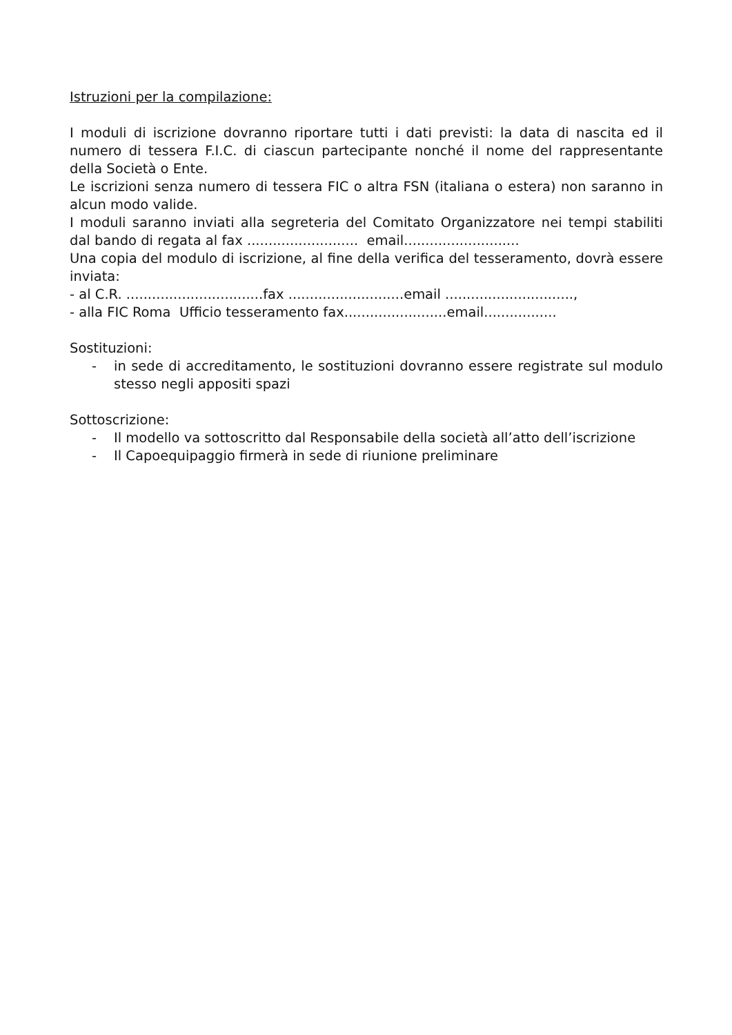Istruzioni per la compilazione:
I moduli di iscrizione dovranno riportare tutti i dati previsti: la data di nascita ed il numero di tessera F.I.C. di ciascun partecipante nonché il nome del rappresentante della Società o Ente.
Le iscrizioni senza numero di tessera FIC o altra FSN (italiana o estera) non saranno in alcun modo valide.
I moduli saranno inviati alla segreteria del Comitato Organizzatore nei tempi stabiliti dal bando di regata al fax .......................... email...........................
Una copia del modulo di iscrizione, al fine della verifica del tesseramento, dovrà essere inviata:
- al C.R. ................................fax ...........................email ..............................,
- alla FIC Roma Ufficio tesseramento fax........................email.................
Sostituzioni:
- in sede di accreditamento, le sostituzioni dovranno essere registrate sul modulo stesso negli appositi spazi
Sottoscrizione:
- Il modello va sottoscritto dal Responsabile della società all’atto dell’iscrizione
- Il Capoequipaggio firmerà in sede di riunione preliminare